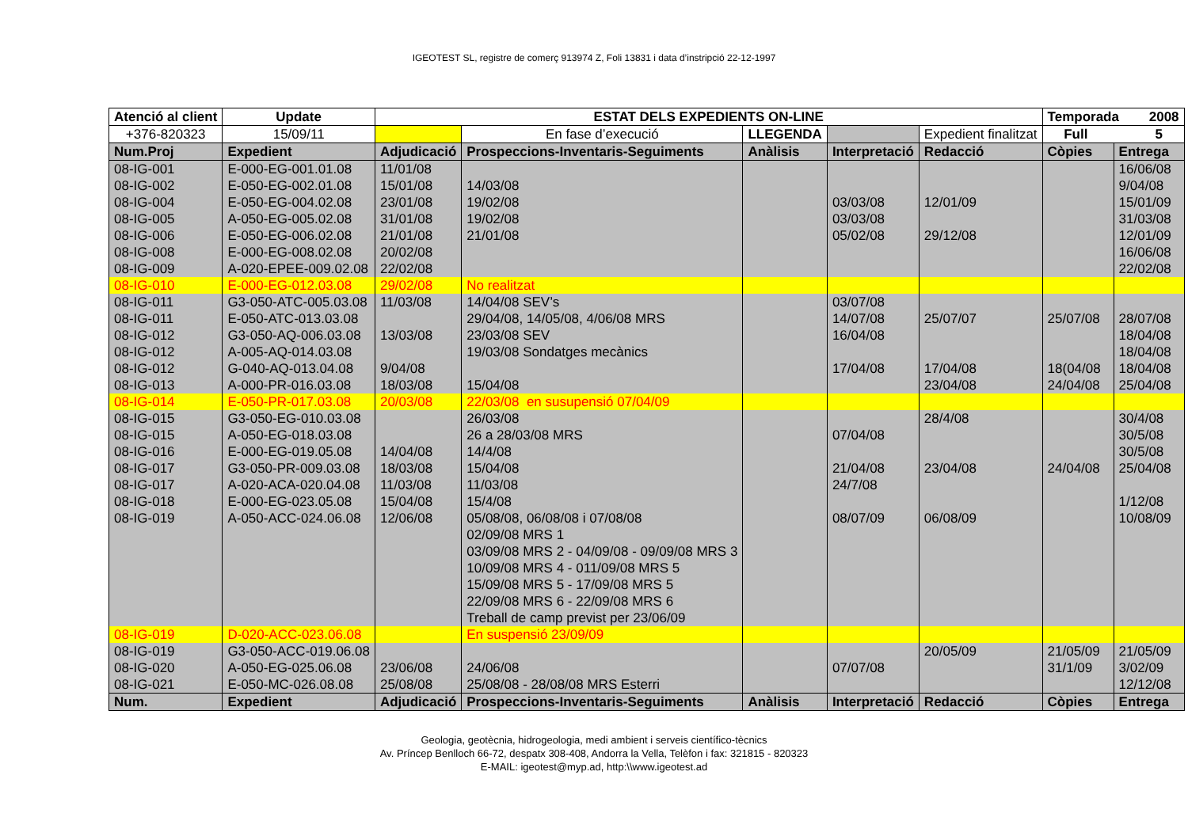IGEOTEST SL, registre de comerç 913974 Z, Foli 13831 i data d’instripció 22-12-1997
| Atenció al client | | Update | ESTAT DELS EXPEDIENTS ON-LINE | | | | | | Temporada 2008 | |
| +376-820323 | | 15/09/11 | | En fase d’execució | LLEGENDA | | | Expedient finalitzat | Full 5 | |
| Num.Proj | Expedient | | Adjudicació | Prospeccions-Inventaris-Seguiments | | Anàlisis | Interpretació | Redacció | Còpies | Entrega |
| 08-IG-001 | E-000-EG-001.01.08 | | 11/01/08 | | | | | | | 16/06/08 |
| 08-IG-002 | E-050-EG-002.01.08 | | 15/01/08 | 14/03/08 | | | | | | 9/04/08 |
| 08-IG-004 | E-050-EG-004.02.08 | | 23/01/08 | 19/02/08 | | | 03/03/08 | 12/01/09 | | 15/01/09 |
| 08-IG-005 | A-050-EG-005.02.08 | | 31/01/08 | 19/02/08 | | | 03/03/08 | | | 31/03/08 |
| 08-IG-006 | E-050-EG-006.02.08 | | 21/01/08 | 21/01/08 | | | 05/02/08 | 29/12/08 | | 12/01/09 |
| 08-IG-008 | E-000-EG-008.02.08 | | 20/02/08 | | | | | | | 16/06/08 |
| 08-IG-009 | A-020-EPEE-009.02.08 | | 22/02/08 | | | | | | | 22/02/08 |
| 08-IG-010 | E-000-EG-012.03.08 | | 29/02/08 | No realitzat | | | | | | |
| 08-IG-011 | G3-050-ATC-005.03.08 | | 11/03/08 | 14/04/08 SEV’s | | | 03/07/08 | | | |
| 08-IG-011 | E-050-ATC-013.03.08 | | | 29/04/08, 14/05/08, 4/06/08 MRS | | | 14/07/08 | 25/07/07 | 25/07/08 | 28/07/08 |
| 08-IG-012 | G3-050-AQ-006.03.08 | | 13/03/08 | 23/03/08 SEV | | | 16/04/08 | | | 18/04/08 |
| 08-IG-012 | A-005-AQ-014.03.08 | | | 19/03/08 Sondatges mecànics | | | | | | 18/04/08 |
| 08-IG-012 | G-040-AQ-013.04.08 | | 9/04/08 | | | | 17/04/08 | 17/04/08 | 18(04/08 | 18/04/08 |
| 08-IG-013 | A-000-PR-016.03.08 | | 18/03/08 | 15/04/08 | | | | 23/04/08 | 24/04/08 | 25/04/08 |
| 08-IG-014 | E-050-PR-017.03.08 | | 20/03/08 | 22/03/08 en susupensió 07/04/09 | | | | | | |
| 08-IG-015 | G3-050-EG-010.03.08 | | | 26/03/08 | | | | 28/4/08 | | 30/4/08 |
| 08-IG-015 | A-050-EG-018.03.08 | | | 26 a 28/03/08 MRS | | | 07/04/08 | | | 30/5/08 |
| 08-IG-016 | E-000-EG-019.05.08 | | 14/04/08 | 14/4/08 | | | | | | 30/5/08 |
| 08-IG-017 | G3-050-PR-009.03.08 | | 18/03/08 | 15/04/08 | | | 21/04/08 | 23/04/08 | 24/04/08 | 25/04/08 |
| 08-IG-017 | A-020-ACA-020.04.08 | | 11/03/08 | 11/03/08 | | | 24/7/08 | | | |
| 08-IG-018 | E-000-EG-023.05.08 | | 15/04/08 | 15/4/08 | | | | | | 1/12/08 |
| 08-IG-019 | A-050-ACC-024.06.08 | | 12/06/08 | 05/08/08, 06/08/08 i 07/08/08 | | | 08/07/09 | 06/08/09 | | 10/08/09 |
| | | | | 02/09/08 MRS 1 | | | | | | |
| | | | | 03/09/08 MRS 2 - 04/09/08 - 09/09/08 MRS 3 | | | | | | |
| | | | | 10/09/08 MRS 4 - 011/09/08 MRS 5 | | | | | | |
| | | | | 15/09/08 MRS 5 - 17/09/08 MRS 5 | | | | | | |
| | | | | 22/09/08 MRS 6 - 22/09/08 MRS 6 | | | | | | |
| | | | | Treball de camp previst per 23/06/09 | | | | | | |
| 08-IG-019 | D-020-ACC-023.06.08 | | | En suspensió 23/09/09 | | | | | | |
| 08-IG-019 | G3-050-ACC-019.06.08 | | | | | | | 20/05/09 | 21/05/09 | 21/05/09 |
| 08-IG-020 | A-050-EG-025.06.08 | | 23/06/08 | 24/06/08 | | | 07/07/08 | | 31/1/09 | 3/02/09 |
| 08-IG-021 | E-050-MC-026.08.08 | | 25/08/08 | 25/08/08 - 28/08/08 MRS Esterri | | | | | | 12/12/08 |
| Num. | Expedient | | Adjudicació | Prospeccions-Inventaris-Seguiments | | Anàlisis | Interpretació | Redacció | Còpies | Entrega |
Geologia, geotècnia, hidrogeologia, medi ambient i serveis científico-tècnics
Av. Príncep Benlloch 66-72, despatx 308-408, Andorra la Vella, Telèfon i fax: 321815 - 820323
E-MAIL: igeotest@myp.ad, http:\\www.igeotest.ad